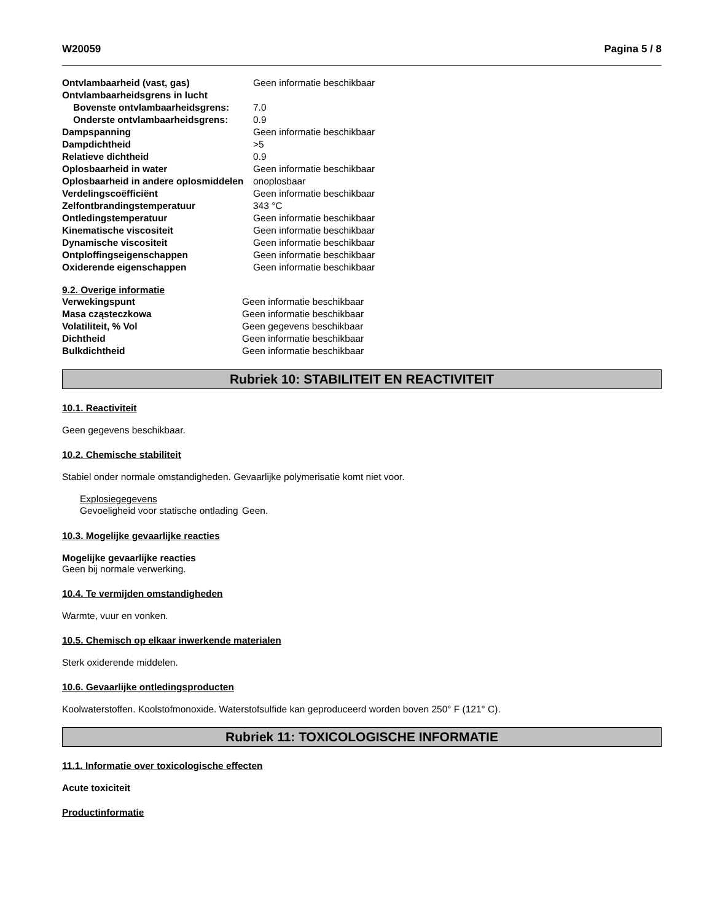W20059 Pagina 5 / 8
| Ontvlambaarheid (vast, gas) | Geen informatie beschikbaar |
| Ontvlambaarheidsgrens in lucht | |
| Bovenste ontvlambaarheidsgrens: | 7.0 |
| Onderste ontvlambaarheidsgrens: | 0.9 |
| Dampspanning | Geen informatie beschikbaar |
| Dampdichtheid | >5 |
| Relatieve dichtheid | 0.9 |
| Oplosbaarheid in water | Geen informatie beschikbaar |
| Oplosbaarheid in andere oplosmiddelen | onoplosbaar |
| Verdelingscoëfficiënt | Geen informatie beschikbaar |
| Zelfontbrandingstemperatuur | 343 °C |
| Ontledingstemperatuur | Geen informatie beschikbaar |
| Kinematische viscositeit | Geen informatie beschikbaar |
| Dynamische viscositeit | Geen informatie beschikbaar |
| Ontploffingseigenschappen | Geen informatie beschikbaar |
| Oxiderende eigenschappen | Geen informatie beschikbaar |
9.2. Overige informatie
| Verwekingspunt | Geen informatie beschikbaar |
| Masa cząsteczkowa | Geen informatie beschikbaar |
| Volatiliteit, % Vol | Geen gegevens beschikbaar |
| Dichtheid | Geen informatie beschikbaar |
| Bulkdichtheid | Geen informatie beschikbaar |
Rubriek 10: STABILITEIT EN REACTIVITEIT
10.1. Reactiviteit
Geen gegevens beschikbaar.
10.2. Chemische stabiliteit
Stabiel onder normale omstandigheden. Gevaarlijke polymerisatie komt niet voor.
Explosiegegevens
| Gevoeligheid voor statische ontlading | Geen. |
10.3. Mogelijke gevaarlijke reacties
Mogelijke gevaarlijke reacties
Geen bij normale verwerking.
10.4. Te vermijden omstandigheden
Warmte, vuur en vonken.
10.5. Chemisch op elkaar inwerkende materialen
Sterk oxiderende middelen.
10.6. Gevaarlijke ontledingsproducten
Koolwaterstoffen. Koolstofmonoxide. Waterstofsulfide kan geproduceerd worden boven 250° F (121° C).
Rubriek 11: TOXICOLOGISCHE INFORMATIE
11.1. Informatie over toxicologische effecten
Acute toxiciteit
Productinformatie